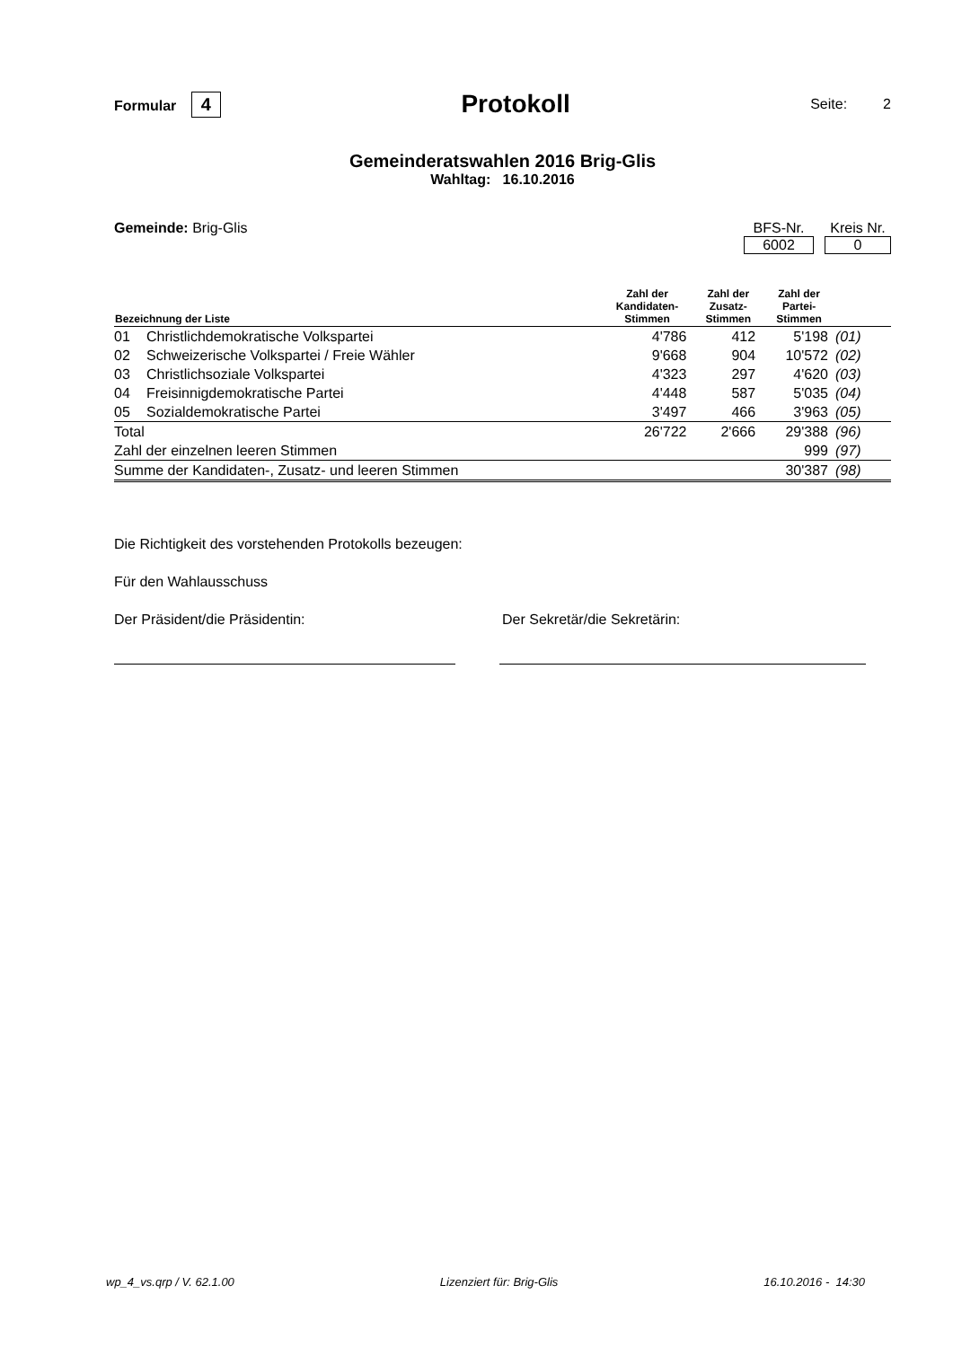Formular 4
Protokoll
Seite: 2
Gemeinderatswahlen 2016 Brig-Glis
Wahltag: 16.10.2016
Gemeinde: Brig-Glis BFS-Nr.
6002
Kreis Nr.
0
| Bezeichnung der Liste | | Zahl der Kandidaten- Stimmen | Zahl der Zusatz- Stimmen | Zahl der Partei- Stimmen | |
| --- | --- | --- | --- | --- | --- |
| 01 | Christlichdemokratische Volkspartei | 4'786 | 412 | 5'198 | (01) |
| 02 | Schweizerische Volkspartei / Freie Wähler | 9'668 | 904 | 10'572 | (02) |
| 03 | Christlichsoziale Volkspartei | 4'323 | 297 | 4'620 | (03) |
| 04 | Freisinnigdemokratische Partei | 4'448 | 587 | 5'035 | (04) |
| 05 | Sozialdemokratische Partei | 3'497 | 466 | 3'963 | (05) |
| Total | | 26'722 | 2'666 | 29'388 | (96) |
| Zahl der einzelnen leeren Stimmen | | | | 999 | (97) |
| Summe der Kandidaten-, Zusatz- und leeren Stimmen | | | | 30'387 | (98) |
Die Richtigkeit des vorstehenden Protokolls bezeugen:
Für den Wahlausschuss
Der Präsident/die Präsidentin: Der Sekretär/die Sekretärin:
wp_4_vs.qrp / V. 62.1.00 Lizenziert für: Brig-Glis 16.10.2016 - 14:30